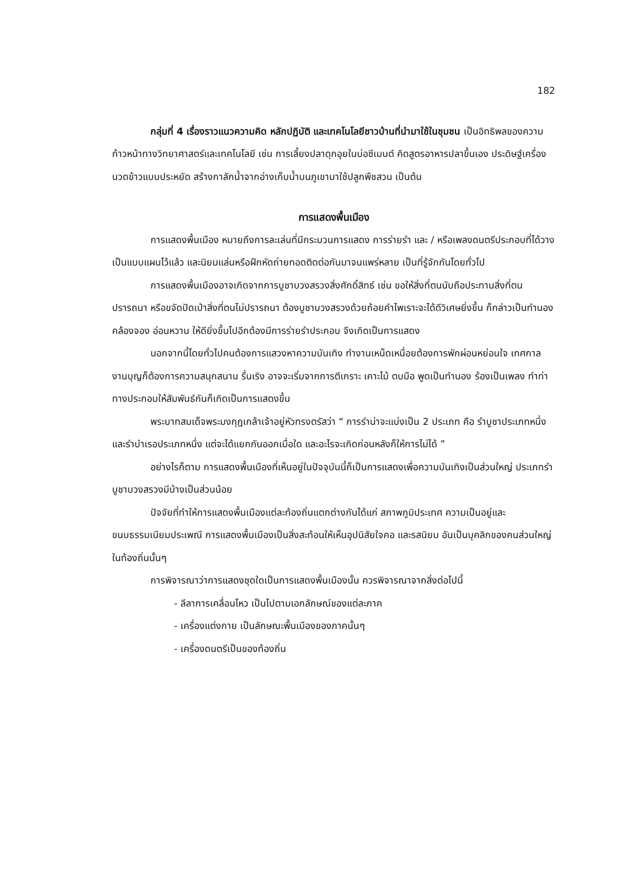182
กลุ่มที่ 4 เรื่องราวแนวความคิด หลักปฏิบัติ และเทคโนโลยีชาวบ้านที่นำมาใช้ในชุมชน เป็นอิทธิพลของความก้าวหน้าทางวิทยาศาสตร์และเทคโนโลยี เช่น การเลี้ยงปลาดุกอุยในบ่อซีเมนต์ คิดสูตรอาหารปลาขึ้นเอง ประดิษฐ์เครื่องนวดข้าวแบบประหยัด สร้างกาลักน้ำจากอ่างเก็บน้ำบนภูเขามาใช้ปลูกพืชสวน เป็นต้น
การแสดงพื้นเมือง
การแสดงพื้นเมือง หมายถึงการละเล่นที่มีกระบวนการแสดง การร่ายรำ และ / หรือเพลงดนตรีประกอบที่ได้วางเป็นแบบแผนไว้แล้ว และนิยมแล่นหรือฝึกหัดถ่ายทอดติดต่อกันมาจนแพร่หลาย เป็นที่รู้จักกันโดยทั่วไป
การแสดงพื้นเมืองอาจเกิดจากการบูชาบวงสรวงสิ่งศักดิ์สิทธ์ เช่น ขอให้สิ่งที่ตนนับถือประทานสิ่งที่ตนปรารถนา หรือขจัดปัดเป่าสิ่งที่ตนไม่ปรารถนา ต้องบูชาบวงสรวงด้วยถ้อยคำไพเราะจะได้ดีวิเศษยิ่งขึ้น ก็กล่าวเป็นทำนอง คล้องจอง อ่อนหวาน ให้ดียิ่งขึ้นไปอีกต้องมีการร่ายรำประกอบ จึงเกิดเป็นการแสดง
นอกจากนี้โดยทั่วไปคนต้องการแสวงหาความบันเทิง ทำงานเหน็ดเหนื่อยต้องการพักผ่อนหย่อนใจ เทศกาลงานบุญก็ต้องการความสนุกสนาน รื่นเริง อาจจะเริ่มจากการตีเกราะ เคาะไม้ ตบมือ พูดเป็นทำนอง ร้องเป็นเพลง ทำท่าทางประกอบให้สัมพันธ์กันก็เกิดเป็นการแสดงขึ้น
พระบาทสมเด็จพระมงกุฎเกล้าเจ้าอยู่หัวทรงตรัสว่า “ การรำน่าจะแบ่งเป็น 2 ประเภท คือ รำบูชาประเภทหนึ่ง และรำบำเรอประเภทหนึ่ง แต่จะได้แยกกันออกเมื่อใด และอะไรจะเกิดก่อนหลังก็ให้การไม่ได้ ”
อย่างไรก็ตาม การแสดงพื้นเมืองที่เห็นอยู่ในปัจจุบันนี้ก็เป็นการแสดงเพื่อความบันเทิงเป็นส่วนใหญ่ ประเภทรำบูชาบวงสรวงมีบ้างเป็นส่วนน้อย
ปัจจัยที่ทำให้การแสดงพื้นเมืองแต่ละท้องถิ่นแตกต่างกันได้แก่ สภาพภูมิประเทศ ความเป็นอยู่และขนบธรรมเนียมประเพณี การแสดงพื้นเมืองเป็นสิ่งสะท้อนให้เห็นอุปนิสัยใจคอ และรสนิยม อันเป็นบุคลิกของคนส่วนใหญ่ในท้องถิ่นนั้นๆ
การพิจารณาว่าการแสดงชุดใดเป็นการแสดงพื้นเมืองนั้น ควรพิจารณาจากสิ่งต่อไปนี้
- ลีลาการเคลื่อนไหว เป็นไปตามเอกลักษณ์ของแต่ละภาค
- เครื่องแต่งกาย เป็นลักษณะพื้นเมืองของภาคนั้นๆ
- เครื่องดนตรีเป็นของท้องถิ่น